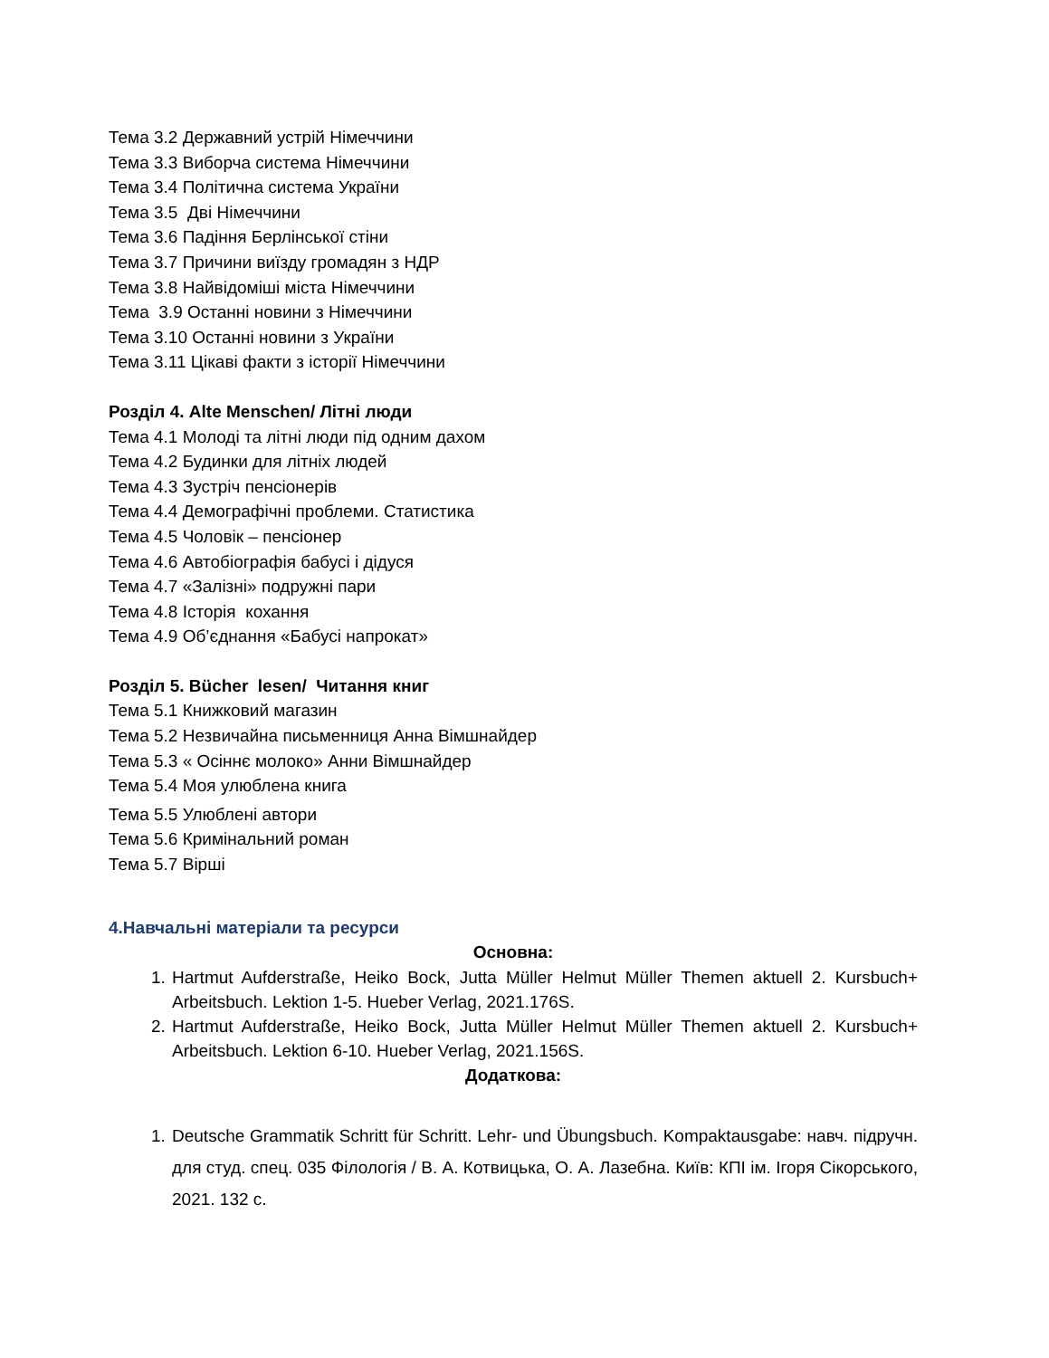Тема 3.2 Державний устрій Німеччини
Тема 3.3 Виборча система Німеччини
Тема 3.4 Політична система України
Тема 3.5 Дві Німеччини
Тема 3.6 Падіння Берлінської стіни
Тема 3.7 Причини виїзду громадян з НДР
Тема 3.8 Найвідоміші міста Німеччини
Тема 3.9 Останні новини з Німеччини
Тема 3.10 Останні новини з України
Тема 3.11 Цікаві факти з історії Німеччини
Розділ 4. Alte Menschen/ Літні люди
Тема 4.1 Молоді та літні люди під одним дахом
Тема 4.2 Будинки для літніх людей
Тема 4.3 Зустріч пенсіонерів
Тема 4.4 Демографічні проблеми. Статистика
Тема 4.5 Чоловік – пенсіонер
Тема 4.6 Автобіографія бабусі і дідуся
Тема 4.7 «Залізні» подружні пари
Тема 4.8 Історія кохання
Тема 4.9 Об’єднання «Бабусі напрокат»
Розділ 5. Bücher lesen/ Читання книг
Тема 5.1 Книжковий магазин
Тема 5.2 Незвичайна письменниця Анна Вімшнайдер
Тема 5.3 « Осіннє молоко» Анни Вімшнайдер
Тема 5.4 Моя улюблена книга
Тема 5.5 Улюблені автори
Тема 5.6 Кримінальний роман
Тема 5.7 Вірші
4.Навчальні матеріали та ресурси
Основна:
1. Hartmut Aufderstraße, Heiko Bock, Jutta Müller Helmut Müller Themen aktuell 2. Kursbuch+ Arbeitsbuch. Lektion 1-5. Hueber Verlag, 2021.176S.
2. Hartmut Aufderstraße, Heiko Bock, Jutta Müller Helmut Müller Themen aktuell 2. Kursbuch+ Arbeitsbuch. Lektion 6-10. Hueber Verlag, 2021.156S.
Додаткова:
1. Deutsche Grammatik Schritt für Schritt. Lehr- und Übungsbuch. Kompaktausgabe: навч. підручн. для студ. спец. 035 Філологія / В. А. Котвицька, О. А. Лазебна. Київ: КПІ ім. Ігоря Сікорського, 2021. 132 с.